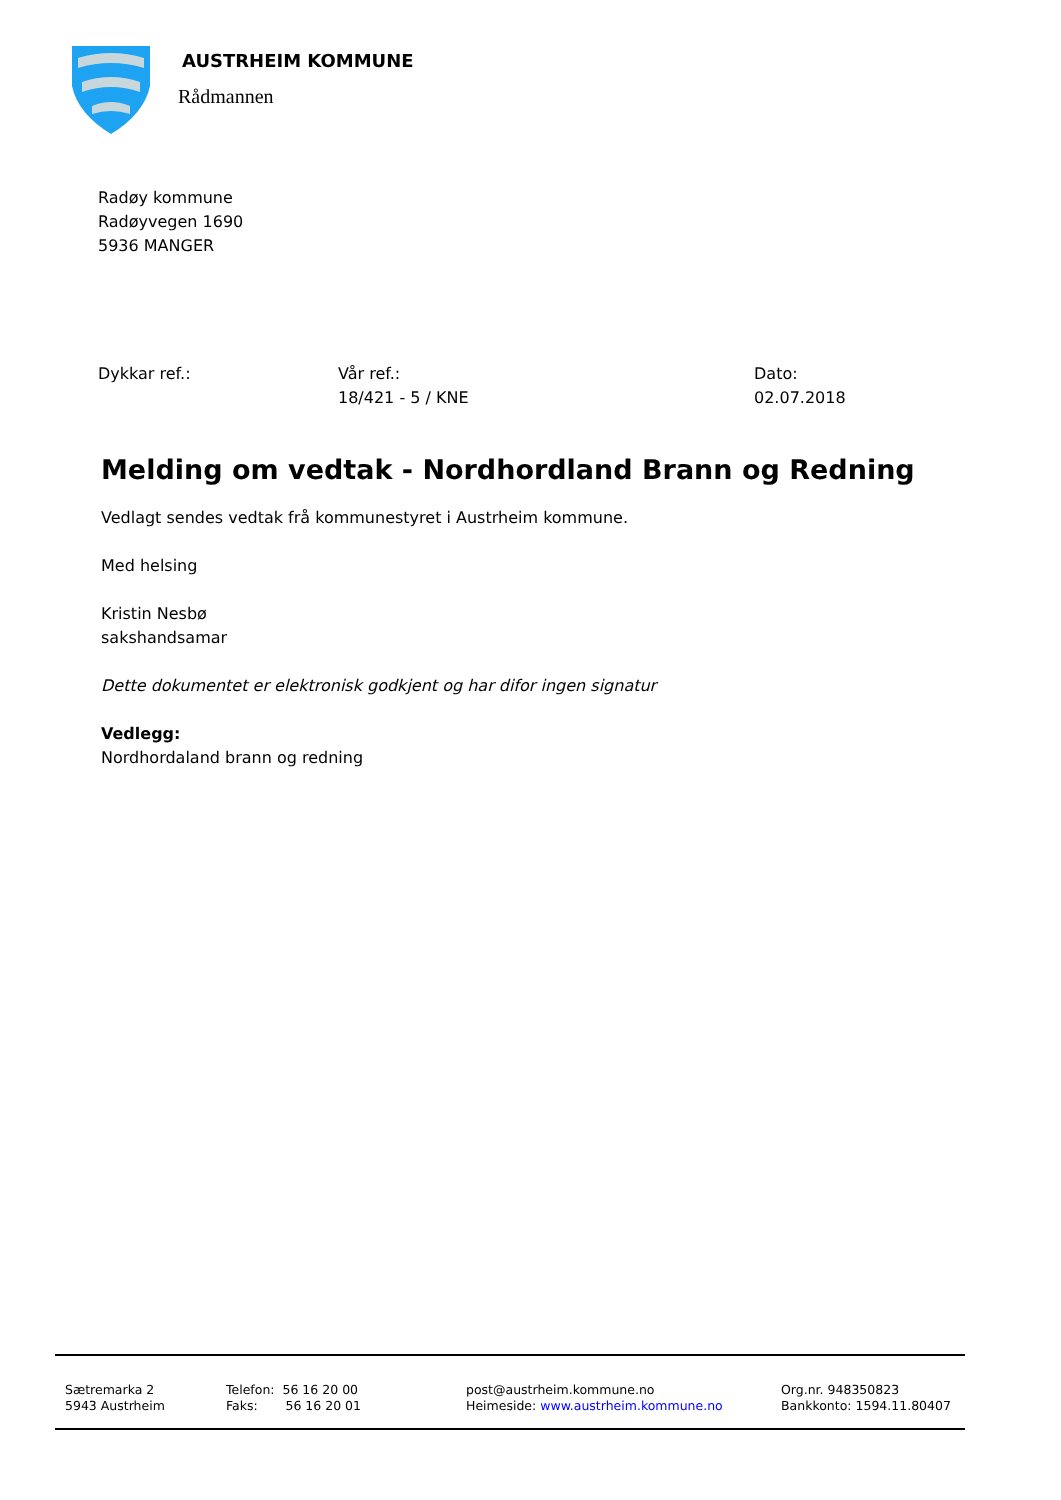AUSTRHEIM KOMMUNE
Rådmannen
Radøy kommune
Radøyvegen 1690
5936 MANGER
Dykkar ref.: Vår ref.:
18/421 - 5 / KNE
Dato:
02.07.2018
Melding om vedtak - Nordhordland Brann og Redning
Vedlagt sendes vedtak frå kommunestyret i Austrheim kommune.
Med helsing
Kristin Nesbø
sakshandsamar
Dette dokumentet er elektronisk godkjent og har difor ingen signatur
Vedlegg:
Nordhordaland brann og redning
Sætremarka 2
5943 Austrheim
Telefon: 56 16 20 00
Faks: 56 16 20 01
post@austrheim.kommune.no
Heimeside: www.austrheim.kommune.no
Org.nr. 948350823
Bankkonto: 1594.11.80407